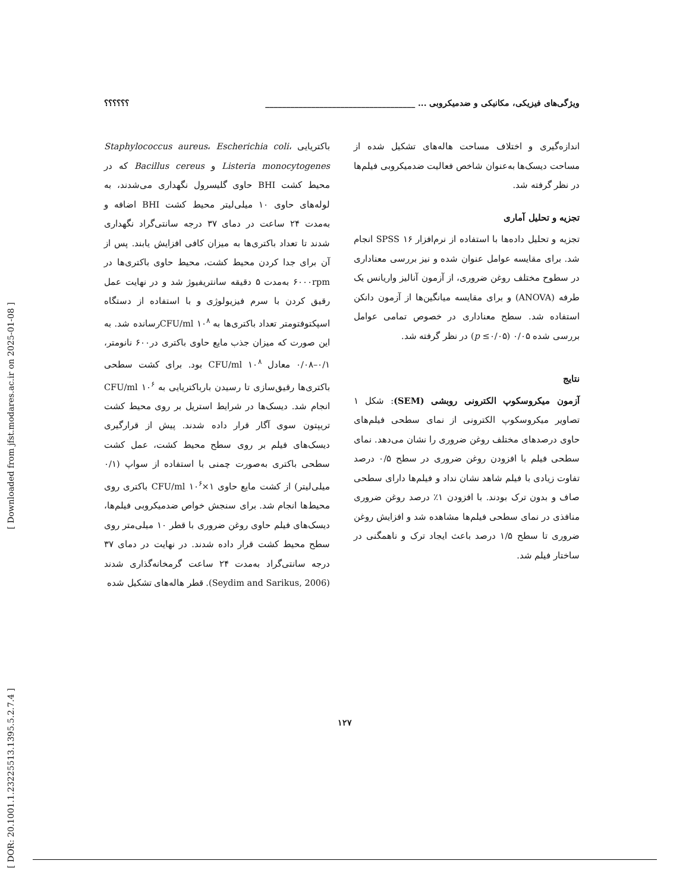ویژگی‌های فیزیکی، مکانیکی و ضدمیکروبی ... ____________________________________ ؟؟؟؟؟؟
باکتریایی Staphylococcus aureus، Escherichia coli، Listeria monocytogenes و Bacillus cereus که در محیط کشت BHI حاوی گلیسرول نگهداری می‌شدند، به لوله‌های حاوی ۱۰ میلی‌لیتر محیط کشت BHI اضافه و به‌مدت ۲۴ ساعت در دمای ۳۷ درجه سانتی‌گراد نگهداری شدند تا تعداد باکتری‌ها به میزان کافی افزایش یابند. پس از آن برای جدا کردن محیط کشت، محیط حاوی باکتری‌ها در ۶۰۰۰rpm به‌مدت ۵ دقیقه سانتریفیوژ شد و در نهایت عمل رقیق کردن با سرم فیزیولوژی و با استفاده از دستگاه اسپکتوفتومتر تعداد باکتری‌ها به CFU/ml ۱۰<sup>۸</sup>رسانده شد. به این صورت که میزان جذب مایع حاوی باکتری در۶۰۰ نانومتر، ۰/۱–۰/۰۸ معادل CFU/ml ۱۰<sup>۸</sup> بود. برای کشت سطحی باکتری‌ها رقیق‌سازی تا رسیدن بارباکتریایی به CFU/ml ۱۰<sup>۶</sup> انجام شد. دیسک‌ها در شرایط استریل بر روی محیط کشت تریپتون سوی آگار قرار داده شدند. پیش از قرارگیری دیسک‌های فیلم بر روی سطح محیط کشت، عمل کشت سطحی باکتری به‌صورت چمنی با استفاده از سواپ (۰/۱ میلی‌لیتر) از کشت مایع حاوی CFU/ml ۱۰<sup>۶</sup>×۱ باکتری روی محیط‌ها انجام شد. برای سنجش خواص ضدمیکروبی فیلم‌ها، دیسک‌های فیلم حاوی روغن ضروری با قطر ۱۰ میلی‌متر روی سطح محیط کشت قرار داده شدند. در نهایت در دمای ۳۷ درجه سانتی‌گراد به‌مدت ۲۴ ساعت گرمخانه‌گذاری شدند (Seydim and Sarikus, 2006). قطر هاله‌های تشکیل شده
اندازه‌گیری و اختلاف مساحت هاله‌های تشکیل شده از مساحت دیسک‌ها به‌عنوان شاخص فعالیت ضدمیکروبی فیلم‌ها در نظر گرفته شد.
تجزیه و تحلیل آماری
تجزیه و تحلیل داده‌ها با استفاده از نرم‌افزار SPSS ۱۶ انجام شد. برای مقایسه عوامل عنوان شده و نیز بررسی معناداری در سطوح مختلف روغن ضروری، از آزمون آنالیز واریانس یک طرفه (ANOVA) و برای مقایسه میانگین‌ها از آزمون دانکن استفاده شد. سطح معناداری در خصوص تمامی عوامل بررسی شده ۰/۰۵ (p ≤۰/۰۵) در نظر گرفته شد.
نتایج
آزمون میکروسکوپ الکترونی روبشی (SEM): شکل ۱ تصاویر میکروسکوپ الکترونی از نمای سطحی فیلم‌های حاوی درصدهای مختلف روغن ضروری را نشان می‌دهد. نمای سطحی فیلم با افزودن روغن ضروری در سطح ۰/۵ درصد تفاوت زیادی با فیلم شاهد نشان نداد و فیلم‌ها دارای سطحی صاف و بدون ترک بودند. با افزودن ۱٪ درصد روغن ضروری منافذی در نمای سطحی فیلم‌ها مشاهده شد و افزایش روغن ضروری تا سطح ۱/۵ درصد باعث ایجاد ترک و ناهمگنی در ساختار فیلم شد.
[ DOR: 20.1001.1.23225513.1395.5.2.7.4 ]
[ Downloaded from jfst.modares.ac.ir on 2025-01-08 ]
۱۲۷